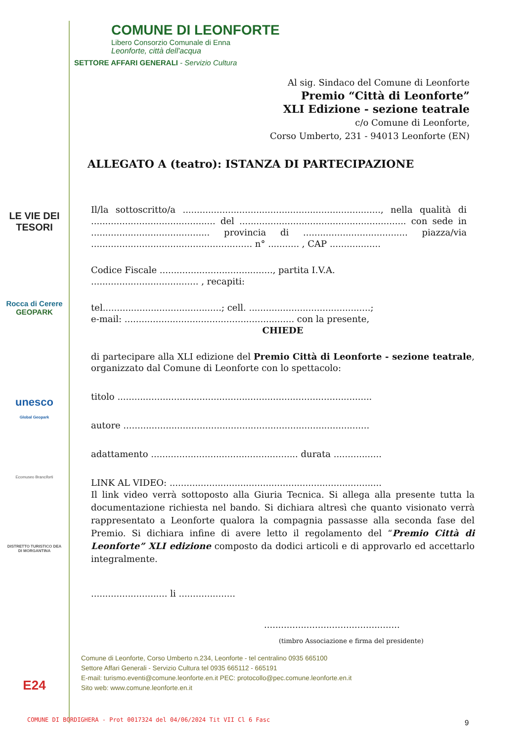LE VIE DEI
TESORI
Rocca di Cerere
GEOPARK
unesco
Global Geopark
Ecomuseo Branciforti
DISTRETTO TURISTICO DEA DI MORGANTINA
E24
COMUNE DI LEONFORTE
Libero Consorzio Comunale di Enna
Leonforte, città dell'acqua
SETTORE AFFARI GENERALI - Servizio Cultura
Al sig. Sindaco del Comune di Leonforte
Premio “Città di Leonforte”
XLI Edizione - sezione teatrale
c/o Comune di Leonforte,
Corso Umberto, 231 - 94013 Leonforte (EN)
ALLEGATO A (teatro): ISTANZA DI PARTECIPAZIONE
Il/la sottoscritto/a ......................................................................, nella qualità di ............................................ del ........................................................... con sede in .......................................... provincia di ..................................... piazza/via ......................................................... n° ........... , CAP ..................
Codice Fiscale ........................................, partita I.V.A.
...................................... , recapiti:
tel..........................................; cell. ...........................................;
e-mail: ............................................................ con la presente,
CHIEDE
di partecipare alla XLI edizione del Premio Città di Leonforte - sezione teatrale, organizzato dal Comune di Leonforte con lo spettacolo:
titolo ..........................................................................................
autore .......................................................................................
adattamento .................................................... durata .................
LINK AL VIDEO: ...........................................................................
Il link video verrà sottoposto alla Giuria Tecnica. Si allega alla presente tutta la documentazione richiesta nel bando. Si dichiara altresì che quanto visionato verrà rappresentato a Leonforte qualora la compagnia passasse alla seconda fase del Premio. Si dichiara infine di avere letto il regolamento del “Premio Città di Leonforte” XLI edizione composto da dodici articoli e di approvarlo ed accettarlo integralmente.
........................... li ....................
................................................
(timbro Associazione e firma del presidente)
Comune di Leonforte, Corso Umberto n.234, Leonforte - tel centralino 0935 665100
Settore Affari Generali - Servizio Cultura tel 0935 665112 - 665191
E-mail: turismo.eventi@comune.leonforte.en.it PEC: protocollo@pec.comune.leonforte.en.it
Sito web: www.comune.leonforte.en.it
COMUNE DI BORDIGHERA - Prot 0017324 del 04/06/2024 Tit VII Cl 6 Fasc
9